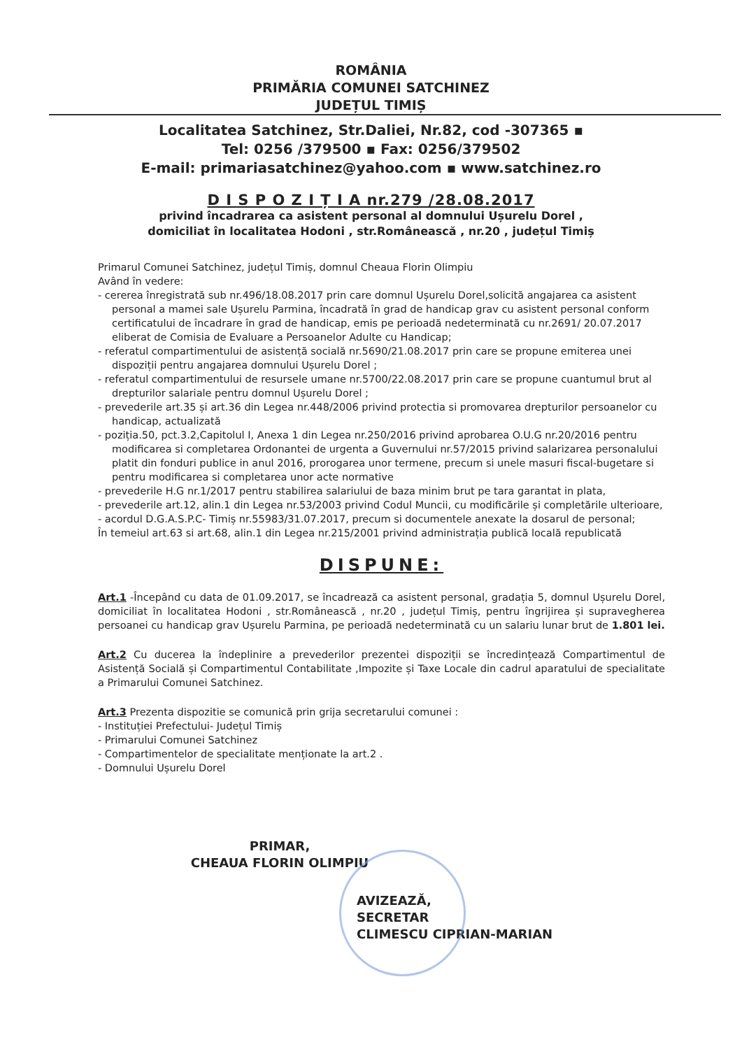ROMÂNIA
PRIMĂRIA COMUNEI SATCHINEZ
JUDEȚUL TIMIȘ
Localitatea Satchinez, Str.Daliei, Nr.82, cod -307365 ▪
Tel: 0256 /379500 ▪ Fax: 0256/379502
E-mail: primariasatchinez@yahoo.com ▪ www.satchinez.ro
D I S P O Z I Ț I A nr.279 /28.08.2017
privind încadrarea ca asistent personal al domnului Ușurelu Dorel ,
domiciliat în localitatea Hodoni , str.Românească , nr.20 , județul Timiș
Primarul Comunei Satchinez, județul Timiș, domnul Cheaua Florin Olimpiu
Având în vedere:
- cererea înregistrată sub nr.496/18.08.2017 prin care domnul Ușurelu Dorel,solicită angajarea ca asistent personal a mamei sale Ușurelu Parmina, încadrată în grad de handicap grav cu asistent personal conform certificatului de încadrare în grad de handicap, emis pe perioadă nedeterminată cu nr.2691/ 20.07.2017 eliberat de Comisia de Evaluare a Persoanelor Adulte cu Handicap;
- referatul compartimentului de asistență socială nr.5690/21.08.2017 prin care se propune emiterea unei dispoziții pentru angajarea domnului Ușurelu Dorel ;
- referatul compartimentului de resursele umane nr.5700/22.08.2017 prin care se propune cuantumul brut al drepturilor salariale pentru domnul Ușurelu Dorel ;
- prevederile art.35 și art.36 din Legea nr.448/2006 privind protectia si promovarea drepturilor persoanelor cu handicap, actualizată
- poziția.50, pct.3.2,Capitolul I, Anexa 1 din Legea nr.250/2016 privind aprobarea O.U.G nr.20/2016 pentru modificarea si completarea Ordonantei de urgenta a Guvernului nr.57/2015 privind salarizarea personalului platit din fonduri publice in anul 2016, prorogarea unor termene, precum si unele masuri fiscal-bugetare si pentru modificarea si completarea unor acte normative
- prevederile H.G nr.1/2017 pentru stabilirea salariului de baza minim brut pe tara garantat in plata,
- prevederile art.12, alin.1 din Legea nr.53/2003 privind Codul Muncii, cu modificările și completările ulterioare,
- acordul D.G.A.S.P.C- Timiș nr.55983/31.07.2017, precum si documentele anexate la dosarul de personal;
În temeiul art.63 si art.68, alin.1 din Legea nr.215/2001 privind administrația publică locală republicată
DISPUNE:
Art.1 -Începând cu data de 01.09.2017, se încadrează ca asistent personal, gradația 5, domnul Ușurelu Dorel, domiciliat în localitatea Hodoni , str.Românească , nr.20 , județul Timiș, pentru îngrijirea și supravegherea persoanei cu handicap grav Ușurelu Parmina, pe perioadă nedeterminată cu un salariu lunar brut de 1.801 lei.
Art.2 Cu ducerea la îndeplinire a prevederilor prezentei dispoziții se încredințează Compartimentul de Asistență Socială și Compartimentul Contabilitate ,Impozite și Taxe Locale din cadrul aparatului de specialitate a Primarului Comunei Satchinez.
Art.3 Prezenta dispozitie se comunică prin grija secretarului comunei :
- Instituției Prefectului- Județul Timiș
- Primarului Comunei Satchinez
- Compartimentelor de specialitate menționate la art.2 .
- Domnului Ușurelu Dorel
PRIMAR,
CHEAUA FLORIN OLIMPIU
AVIZEAZĂ,
SECRETAR
CLIMESCU CIPRIAN-MARIAN